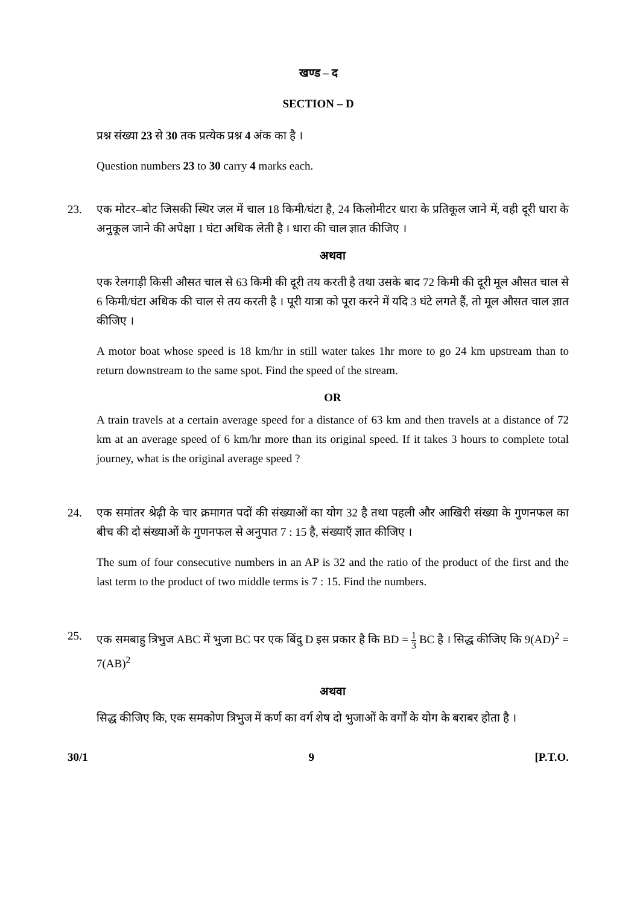खण्ड – द
SECTION – D
प्रश्न संख्या 23 से 30 तक प्रत्येक प्रश्न 4 अंक का है ।
Question numbers 23 to 30 carry 4 marks each.
23. एक मोटर–बोट जिसकी स्थिर जल में चाल 18 किमी/घंटा है, 24 किलोमीटर धारा के प्रतिकूल जाने में, वही दूरी धारा के अनुकूल जाने की अपेक्षा 1 घंटा अधिक लेती है । धारा की चाल ज्ञात कीजिए ।
अथवा
एक रेलगाड़ी किसी औसत चाल से 63 किमी की दूरी तय करती है तथा उसके बाद 72 किमी की दूरी मूल औसत चाल से 6 किमी/घंटा अधिक की चाल से तय करती है । पूरी यात्रा को पूरा करने में यदि 3 घंटे लगते हैं, तो मूल औसत चाल ज्ञात कीजिए ।
A motor boat whose speed is 18 km/hr in still water takes 1hr more to go 24 km upstream than to return downstream to the same spot. Find the speed of the stream.
OR
A train travels at a certain average speed for a distance of 63 km and then travels at a distance of 72 km at an average speed of 6 km/hr more than its original speed. If it takes 3 hours to complete total journey, what is the original average speed ?
24. एक समांतर श्रेढ़ी के चार क्रमागत पदों की संख्याओं का योग 32 है तथा पहली और आखिरी संख्या के गुणनफल का बीच की दो संख्याओं के गुणनफल से अनुपात 7 : 15 है, संख्याएँ ज्ञात कीजिए ।
The sum of four consecutive numbers in an AP is 32 and the ratio of the product of the first and the last term to the product of two middle terms is 7 : 15. Find the numbers.
25. एक समबाहु त्रिभुज ABC में भुजा BC पर एक बिंदु D इस प्रकार है कि BD = 1 3 BC है । सिद्ध कीजिए कि 9(AD)<sup>2</sup> = 7(AB)<sup>2</sup>
अथवा
सिद्ध कीजिए कि, एक समकोण त्रिभुज में कर्ण का वर्ग शेष दो भुजाओं के वर्गों के योग के बराबर होता है ।
30/1 9 [P.T.O.